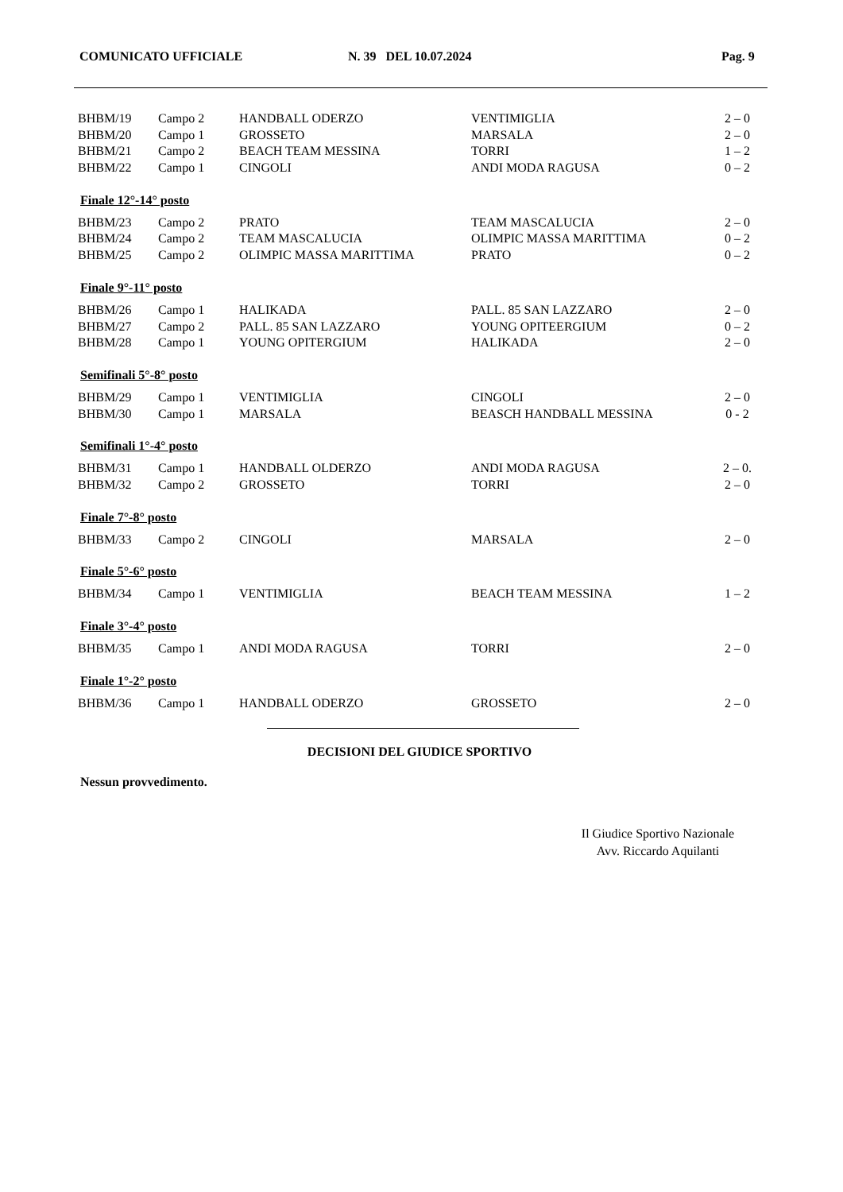COMUNICATO UFFICIALE N. 39 DEL 10.07.2024 Pag. 9
| BHBM/19 | Campo 2 | HANDBALL ODERZO | VENTIMIGLIA | 2 – 0 |
| BHBM/20 | Campo 1 | GROSSETO | MARSALA | 2 – 0 |
| BHBM/21 | Campo 2 | BEACH TEAM MESSINA | TORRI | 1 – 2 |
| BHBM/22 | Campo 1 | CINGOLI | ANDI MODA RAGUSA | 0 – 2 |
Finale 12°-14° posto
| BHBM/23 | Campo 2 | PRATO | TEAM MASCALUCIA | 2 – 0 |
| BHBM/24 | Campo 2 | TEAM MASCALUCIA | OLIMPIC MASSA MARITTIMA | 0 – 2 |
| BHBM/25 | Campo 2 | OLIMPIC MASSA MARITTIMA | PRATO | 0 – 2 |
Finale 9°-11° posto
| BHBM/26 | Campo 1 | HALIKADA | PALL. 85 SAN LAZZARO | 2 – 0 |
| BHBM/27 | Campo 2 | PALL. 85 SAN LAZZARO | YOUNG OPITEERGIUM | 0 – 2 |
| BHBM/28 | Campo 1 | YOUNG OPITERGIUM | HALIKADA | 2 – 0 |
Semifinali 5°-8° posto
| BHBM/29 | Campo 1 | VENTIMIGLIA | CINGOLI | 2 – 0 |
| BHBM/30 | Campo 1 | MARSALA | BEASCH HANDBALL MESSINA | 0 - 2 |
Semifinali 1°-4° posto
| BHBM/31 | Campo 1 | HANDBALL OLDERZO | ANDI MODA RAGUSA | 2 – 0. |
| BHBM/32 | Campo 2 | GROSSETO | TORRI | 2 – 0 |
Finale 7°-8° posto
| BHBM/33 | Campo 2 | CINGOLI | MARSALA | 2 – 0 |
Finale 5°-6° posto
| BHBM/34 | Campo 1 | VENTIMIGLIA | BEACH TEAM MESSINA | 1 – 2 |
Finale 3°-4° posto
| BHBM/35 | Campo 1 | ANDI MODA RAGUSA | TORRI | 2 – 0 |
Finale 1°-2° posto
| BHBM/36 | Campo 1 | HANDBALL ODERZO | GROSSETO | 2 – 0 |
DECISIONI DEL GIUDICE SPORTIVO
Nessun provvedimento.
Il Giudice Sportivo Nazionale
Avv. Riccardo Aquilanti